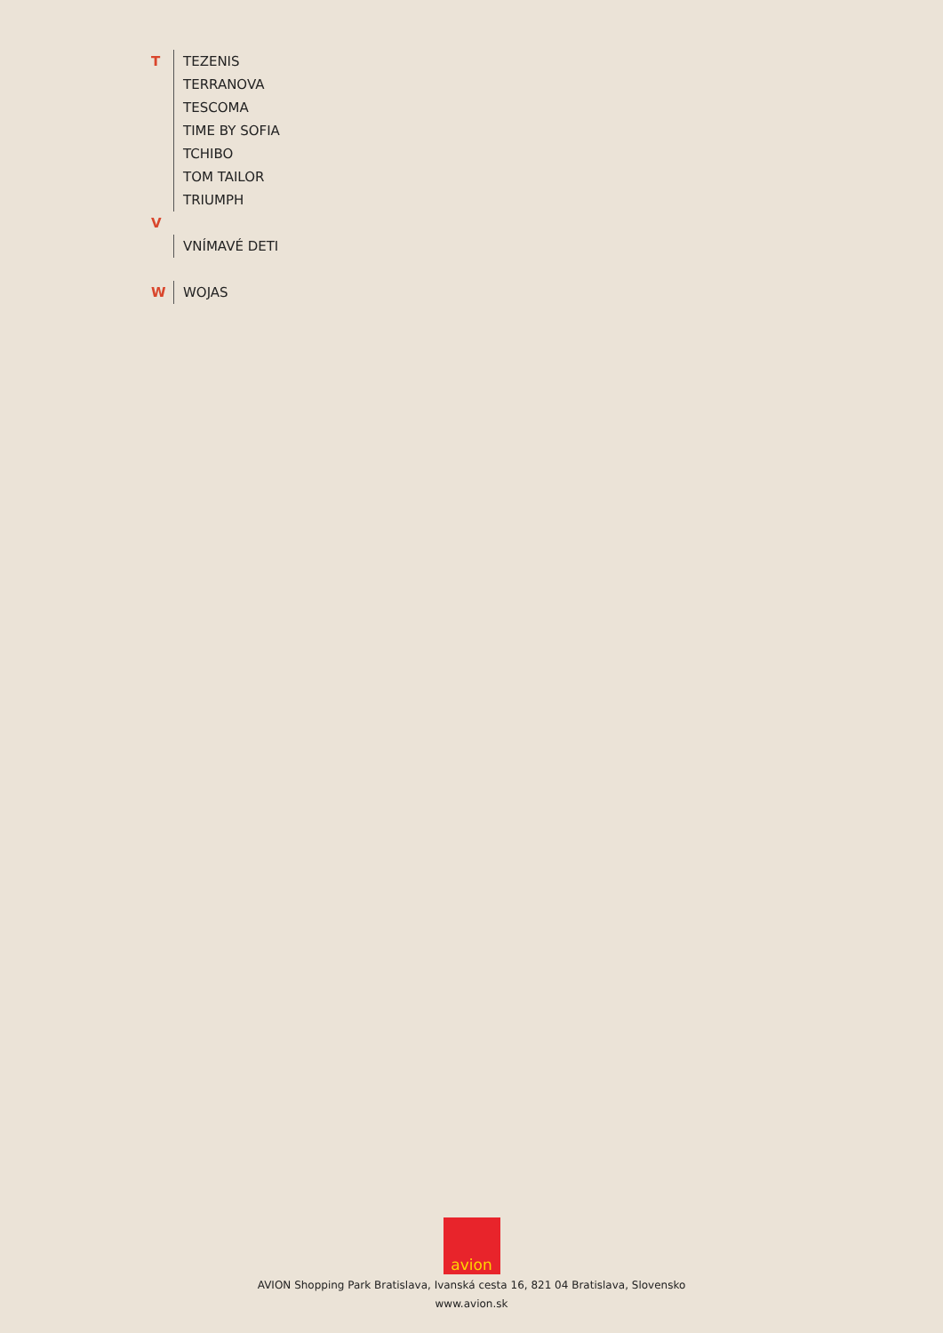T TEZENIS
TERRANOVA
TESCOMA
TIME BY SOFIA
TCHIBO
TOM TAILOR
TRIUMPH
V
VNÍMAVÉ DETI
W WOJAS
avion
AVION Shopping Park Bratislava, Ivanská cesta 16, 821 04 Bratislava, Slovensko
www.avion.sk